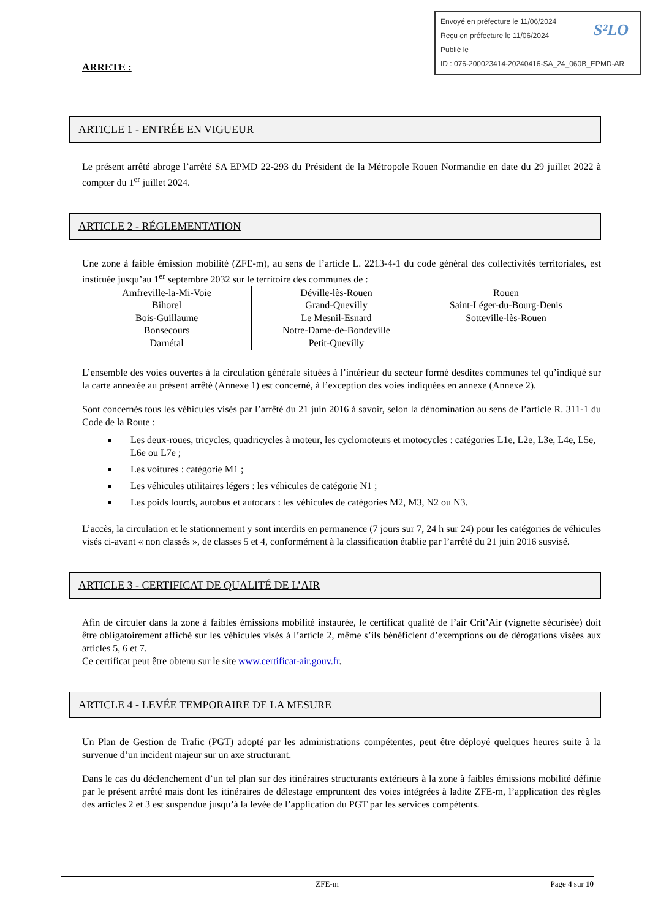Envoyé en préfecture le 11/06/2024
Reçu en préfecture le 11/06/2024
Publié le
ID : 076-200023414-20240416-SA_24_060B_EPMD-AR
S²LO
ARRETE :
ARTICLE 1 - ENTRÉE EN VIGUEUR
Le présent arrêté abroge l’arrêté SA EPMD 22-293 du Président de la Métropole Rouen Normandie en date du 29 juillet 2022 à compter du 1<sup>er</sup> juillet 2024.
ARTICLE 2 - RÉGLEMENTATION
Une zone à faible émission mobilité (ZFE-m), au sens de l’article L. 2213-4-1 du code général des collectivités territoriales, est instituée jusqu’au 1<sup>er</sup> septembre 2032 sur le territoire des communes de :
| Amfreville-la-Mi-Voie Bihorel Bois-Guillaume Bonsecours Darnétal | Déville-lès-Rouen Grand-Quevilly Le Mesnil-Esnard Notre-Dame-de-Bondeville Petit-Quevilly | Rouen Saint-Léger-du-Bourg-Denis Sotteville-lès-Rouen |
L’ensemble des voies ouvertes à la circulation générale situées à l’intérieur du secteur formé desdites communes tel qu’indiqué sur la carte annexée au présent arrêté (Annexe 1) est concerné, à l’exception des voies indiquées en annexe (Annexe 2).
Sont concernés tous les véhicules visés par l’arrêté du 21 juin 2016 à savoir, selon la dénomination au sens de l’article R. 311-1 du Code de la Route :
Les deux-roues, tricycles, quadricycles à moteur, les cyclomoteurs et motocycles : catégories L1e, L2e, L3e, L4e, L5e, L6e ou L7e ;
Les voitures : catégorie M1 ;
Les véhicules utilitaires légers : les véhicules de catégorie N1 ;
Les poids lourds, autobus et autocars : les véhicules de catégories M2, M3, N2 ou N3.
L’accès, la circulation et le stationnement y sont interdits en permanence (7 jours sur 7, 24 h sur 24) pour les catégories de véhicules visés ci-avant « non classés », de classes 5 et 4, conformément à la classification établie par l’arrêté du 21 juin 2016 susvisé.
ARTICLE 3 - CERTIFICAT DE QUALITÉ DE L’AIR
Afin de circuler dans la zone à faibles émissions mobilité instaurée, le certificat qualité de l’air Crit’Air (vignette sécurisée) doit être obligatoirement affiché sur les véhicules visés à l’article 2, même s’ils bénéficient d’exemptions ou de dérogations visées aux articles 5, 6 et 7.
Ce certificat peut être obtenu sur le site www.certificat-air.gouv.fr.
ARTICLE 4 - LEVÉE TEMPORAIRE DE LA MESURE
Un Plan de Gestion de Trafic (PGT) adopté par les administrations compétentes, peut être déployé quelques heures suite à la survenue d’un incident majeur sur un axe structurant.
Dans le cas du déclenchement d’un tel plan sur des itinéraires structurants extérieurs à la zone à faibles émissions mobilité définie par le présent arrêté mais dont les itinéraires de délestage empruntent des voies intégrées à ladite ZFE-m, l’application des règles des articles 2 et 3 est suspendue jusqu’à la levée de l’application du PGT par les services compétents.
ZFE-m Page 4 sur 10